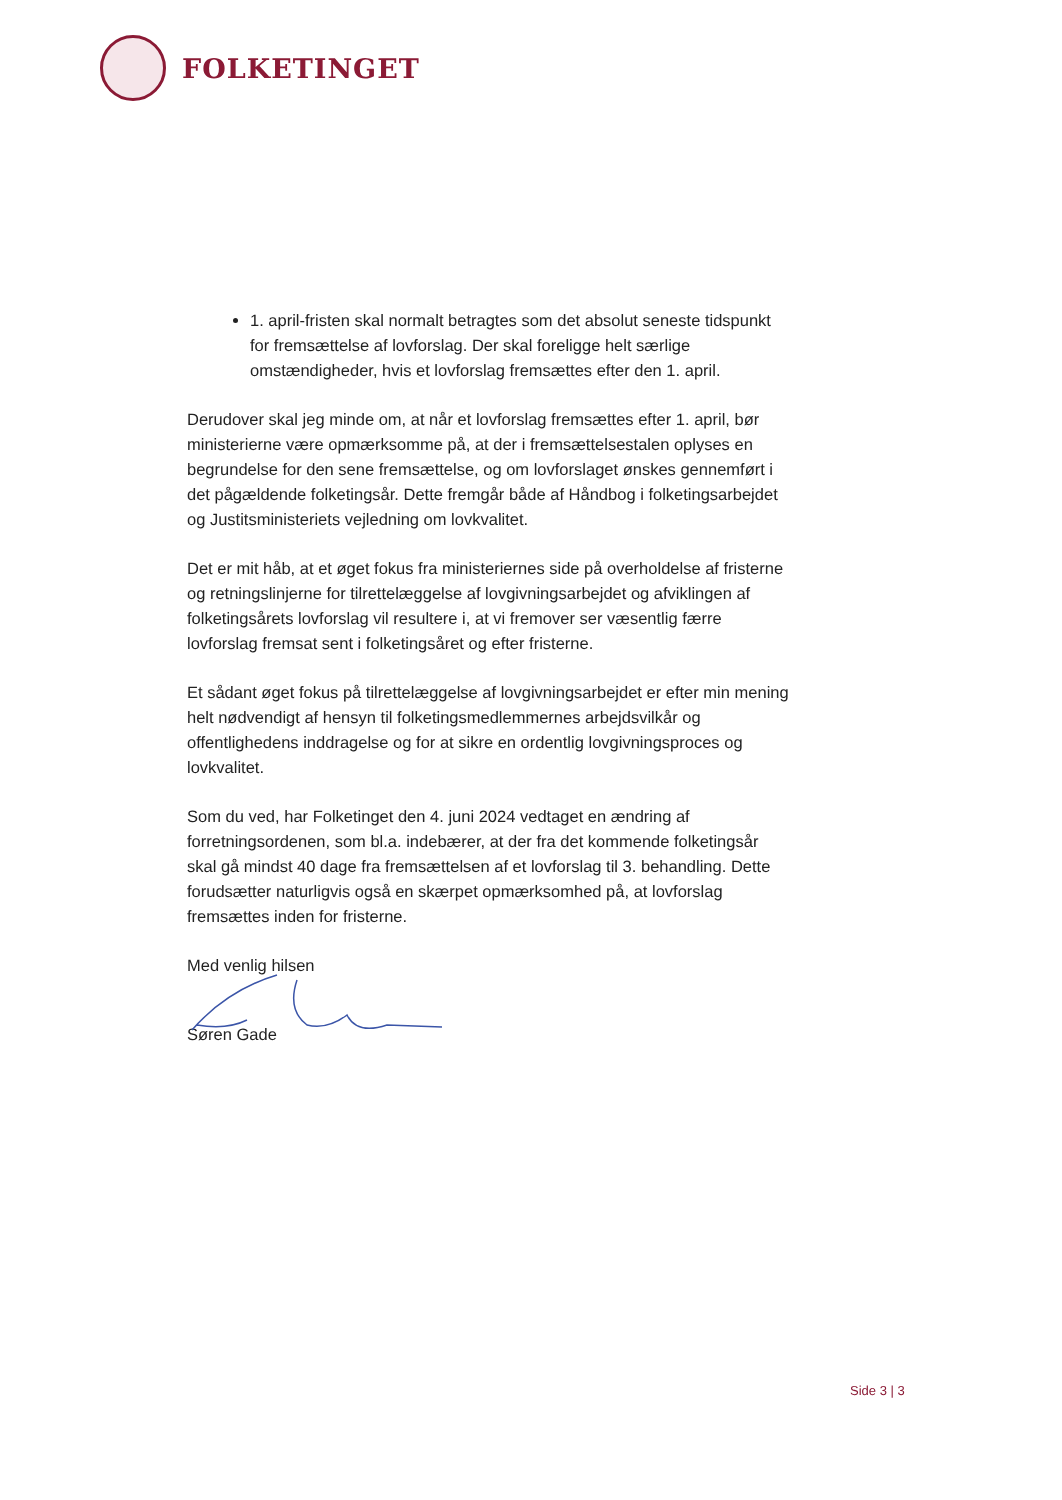FOLKETINGET
1. april-fristen skal normalt betragtes som det absolut seneste tidspunkt for fremsættelse af lovforslag. Der skal foreligge helt særlige omstændigheder, hvis et lovforslag fremsættes efter den 1. april.
Derudover skal jeg minde om, at når et lovforslag fremsættes efter 1. april, bør ministerierne være opmærksomme på, at der i fremsættelsestalen oplyses en begrundelse for den sene fremsættelse, og om lovforslaget ønskes gennemført i det pågældende folketingsår. Dette fremgår både af Håndbog i folketingsarbejdet og Justitsministeriets vejledning om lovkvalitet.
Det er mit håb, at et øget fokus fra ministeriernes side på overholdelse af fristerne og retningslinjerne for tilrettelæggelse af lovgivningsarbejdet og afviklingen af folketingsårets lovforslag vil resultere i, at vi fremover ser væsentlig færre lovforslag fremsat sent i folketingsåret og efter fristerne.
Et sådant øget fokus på tilrettelæggelse af lovgivningsarbejdet er efter min mening helt nødvendigt af hensyn til folketingsmedlemmernes arbejdsvilkår og offentlighedens inddragelse og for at sikre en ordentlig lovgivningsproces og lovkvalitet.
Som du ved, har Folketinget den 4. juni 2024 vedtaget en ændring af forretningsordenen, som bl.a. indebærer, at der fra det kommende folketingsår skal gå mindst 40 dage fra fremsættelsen af et lovforslag til 3. behandling. Dette forudsætter naturligvis også en skærpet opmærksomhed på, at lovforslag fremsættes inden for fristerne.
Med venlig hilsen
Søren Gade
Side 3 | 3